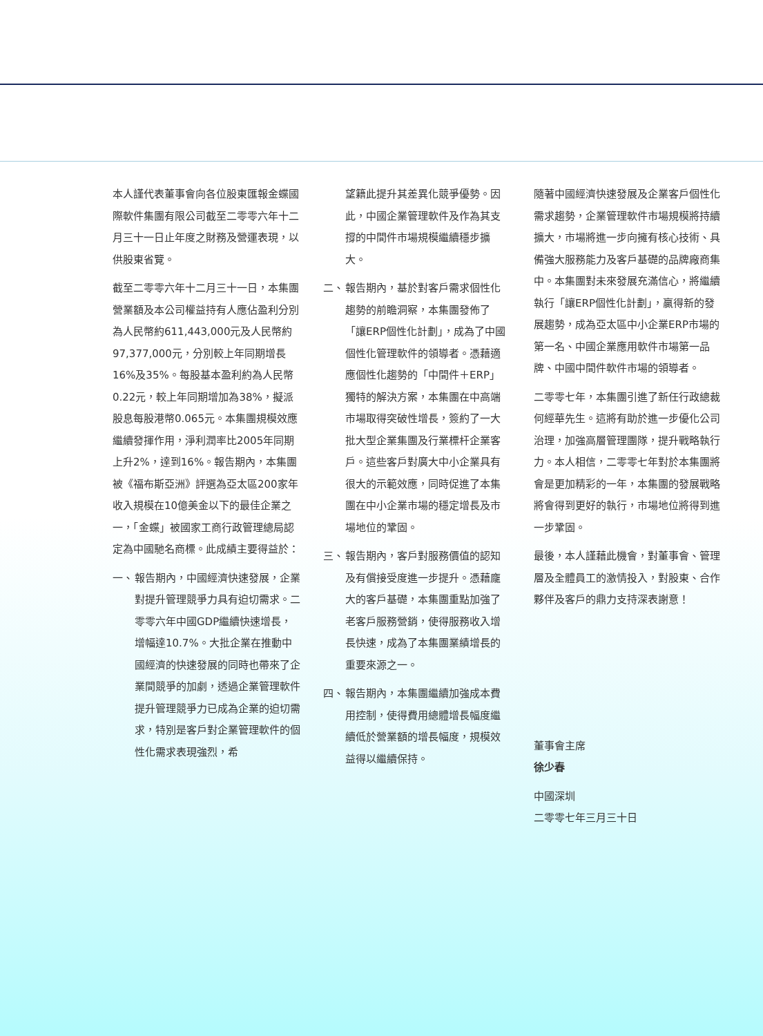本人謹代表董事會向各位股東匯報金蝶國際軟件集團有限公司截至二零零六年十二月三十一日止年度之財務及營運表現，以供股東省覽。
截至二零零六年十二月三十一日，本集團營業額及本公司權益持有人應佔盈利分別為人民幣約611,443,000元及人民幣約97,377,000元，分別較上年同期增長16%及35%。每股基本盈利約為人民幣0.22元，較上年同期增加為38%，擬派股息每股港幣0.065元。本集團規模效應繼續發揮作用，淨利潤率比2005年同期上升2%，達到16%。報告期內，本集團被《福布斯亞洲》評選為亞太區200家年收入規模在10億美金以下的最佳企業之一，「金蝶」被國家工商行政管理總局認定為中國馳名商標。此成績主要得益於：
一、 報告期內，中國經濟快速發展，企業對提升管理競爭力具有迫切需求。二零零六年中國GDP繼續快速增長，增幅達10.7%。大批企業在推動中國經濟的快速發展的同時也帶來了企業間競爭的加劇，透過企業管理軟件提升管理競爭力已成為企業的迫切需求，特別是客戶對企業管理軟件的個性化需求表現強烈，希
望籍此提升其差異化競爭優勢。因此，中國企業管理軟件及作為其支撐的中間件市場規模繼續穩步擴大。
二、 報告期內，基於對客戶需求個性化趨勢的前瞻洞察，本集團發佈了「讓ERP個性化計劃」，成為了中國個性化管理軟件的領導者。憑藉適應個性化趨勢的「中間件＋ERP」獨特的解決方案，本集團在中高端市場取得突破性增長，簽約了一大批大型企業集團及行業標杆企業客戶。這些客戶對廣大中小企業具有很大的示範效應，同時促進了本集團在中小企業市場的穩定增長及市場地位的鞏固。
三、 報告期內，客戶對服務價值的認知及有償接受度進一步提升。憑藉龐大的客戶基礎，本集團重點加強了老客戶服務營銷，使得服務收入增長快速，成為了本集團業績增長的重要來源之一。
四、 報告期內，本集團繼續加強成本費用控制，使得費用總體增長幅度繼續低於營業額的增長幅度，規模效益得以繼續保持。
隨著中國經濟快速發展及企業客戶個性化需求趨勢，企業管理軟件市場規模將持續擴大，市場將進一步向擁有核心技術、具備強大服務能力及客戶基礎的品牌廠商集中。本集團對未來發展充滿信心，將繼續執行「讓ERP個性化計劃」，贏得新的發展趨勢，成為亞太區中小企業ERP市場的第一名、中國企業應用軟件市場第一品牌、中國中間件軟件市場的領導者。
二零零七年，本集團引進了新任行政總裁何經華先生。這將有助於進一步優化公司治理，加強高層管理團隊，提升戰略執行力。本人相信，二零零七年對於本集團將會是更加精彩的一年，本集團的發展戰略將會得到更好的執行，市場地位將得到進一步鞏固。
最後，本人謹藉此機會，對董事會、管理層及全體員工的激情投入，對股東、合作夥伴及客戶的鼎力支持深表謝意！
董事會主席
徐少春
中國深圳
二零零七年三月三十日